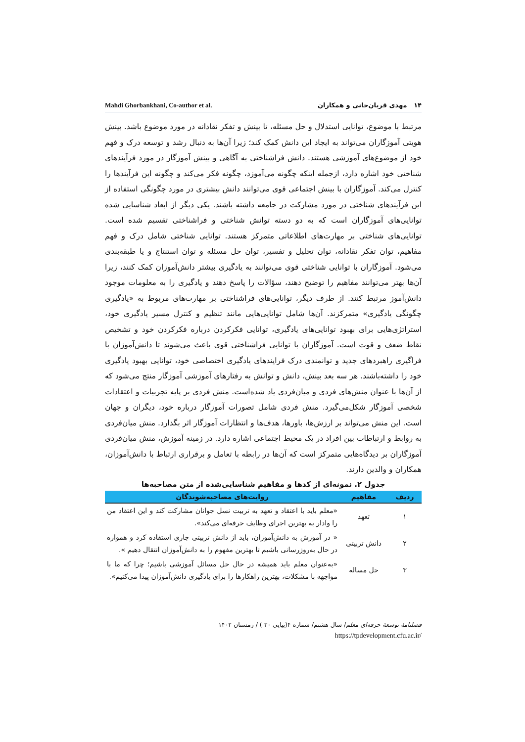Mahdi Ghorbankhani, Co-author et al. ۱۴ مهدی قربان‌خانی و همکاران
مرتبط با موضوع، توانایی استدلال و حل مسئله، تا بینش و تفکر نقادانه در مورد موضوع باشد. بینش هویتی آموزگاران می‌تواند به ایجاد این دانش کمک کند؛ زیرا آن‌ها به دنبال رشد و توسعه درک و فهم خود از موضوع‌های آموزشی هستند. دانش فراشناختی به آگاهی و بینش آموزگار در مورد فرآیندهای شناختی خود اشاره دارد، ازجمله اینکه چگونه می‌آموزد، چگونه فکر می‌کند و چگونه این فرآیندها را کنترل می‌کند. آموزگاران با بینش اجتماعی قوی می‌توانند دانش بیشتری در مورد چگونگی استفاده از این فرآیندهای شناختی در مورد مشارکت در جامعه داشته باشند. یکی دیگر از ابعاد شناسایی شده توانایی‌های آموزگاران است که به دو دسته توانش شناختی و فراشناختی تقسیم شده است. توانایی‌های شناختی بر مهارت‌های اطلاعاتی متمرکز هستند. توانایی شناختی شامل درک و فهم مفاهیم، توان تفکر نقادانه، توان تحلیل و تفسیر، توان حل مسئله و توان استنتاج و یا طبقه‌بندی می‌شود. آموزگاران با توانایی شناختی قوی می‌توانند به یادگیری بیشتر دانش‌آموزان کمک کنند، زیرا آن‌ها بهتر می‌توانند مفاهیم را توضیح دهند، سؤالات را پاسخ دهند و یادگیری را به معلومات موجود دانش‌آموز مرتبط کنند. از طرف دیگر، توانایی‌های فراشناختی بر مهارت‌های مربوط به «یادگیری چگونگی یادگیری» متمرکزند. آن‌ها شامل توانایی‌هایی مانند تنظیم و کنترل مسیر یادگیری خود، استراتژی‌هایی برای بهبود توانایی‌های یادگیری، توانایی فکرکردن درباره فکرکردن خود و تشخیص نقاط ضعف و قوت است. آموزگاران با توانایی فراشناختی قوی باعث می‌شوند تا دانش‌آموزان با فراگیری راهبردهای جدید و توانمندی درک فرایندهای یادگیری اختصاصی خود، توانایی بهبود یادگیری خود را داشته‌باشند. هر سه بعد بینش، دانش و توانش به رفتارهای آموزشی آموزگار منتج می‌شود که از آن‌ها با عنوان منش‌های فردی و میان‌فردی یاد شده‌است. منش فردی بر پایه تجربیات و اعتقادات شخصی آموزگار شکل‌می‌گیرد. منش فردی شامل تصورات آموزگار درباره خود، دیگران و جهان است. این منش می‌تواند بر ارزش‌ها، باورها، هدف‌ها و انتظارات آموزگار اثر بگذارد. منش میان‌فردی به روابط و ارتباطات بین افراد در یک محیط اجتماعی اشاره دارد. در زمینه آموزش، منش میان‌فردی آموزگاران بر دیدگاه‌هایی متمرکز است که آن‌ها در رابطه با تعامل و برقراری ارتباط با دانش‌آموزان، همکاران و والدین دارند.
جدول ۲. نمونه‌ای از کدها و مفاهیم شناسایی‌شده از متن مصاحبه‌ها
| ردیف | مفاهیم | روایت‌های مصاحبه‌شوندگان |
| --- | --- | --- |
| ۱ | تعهد | «معلم باید با اعتقاد و تعهد به تربیت نسل جوانان مشارکت کند و این اعتقاد من را وادار به بهترین اجرای وظایف حرفه‌ای می‌کند». |
| ۲ | دانش تربیتی | « در آموزش به دانش‌آموزان، باید از دانش تربیتی جاری استفاده کرد و همواره در حال به‌روزرسانی باشیم تا بهترین مفهوم را به دانش‌آموزان انتقال دهیم ». |
| ۳ | حل مساله | «به‌عنوان معلم باید همیشه در حال حل مسائل آموزشی باشیم؛ چرا که ما با مواجهه با مشکلات، بهترین راهکارها را برای یادگیری دانش‌آموزان پیدا می‌کنیم». |
فصلنامهٔ توسعهٔ حرفه‌ای معلم/ سال هشتم/ شماره ۴(پیاپی ۳۰ ) / زمستان ۱۴۰۲
/https://tpdevelopment.cfu.ac.ir